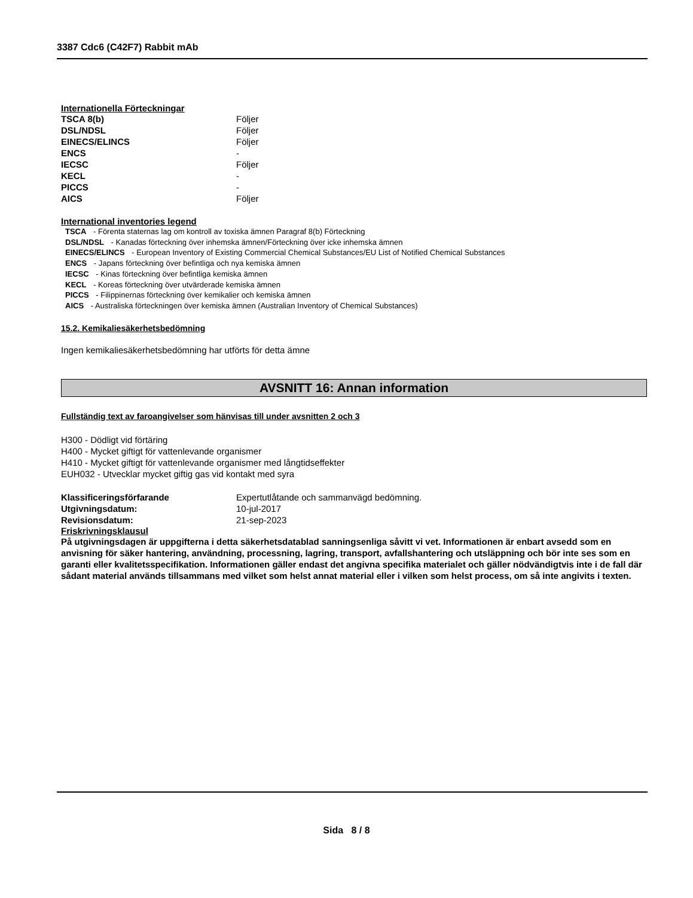3387 Cdc6 (C42F7) Rabbit mAb
Internationella Förteckningar
| TSCA 8(b) | Följer |
| DSL/NDSL | Följer |
| EINECS/ELINCS | Följer |
| ENCS | - |
| IECSC | Följer |
| KECL | - |
| PICCS | - |
| AICS | Följer |
International inventories legend
TSCA - Förenta staternas lag om kontroll av toxiska ämnen Paragraf 8(b) Förteckning
DSL/NDSL - Kanadas förteckning över inhemska ämnen/Förteckning över icke inhemska ämnen
EINECS/ELINCS - European Inventory of Existing Commercial Chemical Substances/EU List of Notified Chemical Substances
ENCS - Japans förteckning över befintliga och nya kemiska ämnen
IECSC - Kinas förteckning över befintliga kemiska ämnen
KECL - Koreas förteckning över utvärderade kemiska ämnen
PICCS - Filippinernas förteckning över kemikalier och kemiska ämnen
AICS - Australiska förteckningen över kemiska ämnen (Australian Inventory of Chemical Substances)
15.2. Kemikaliesäkerhetsbedömning
Ingen kemikaliesäkerhetsbedömning har utförts för detta ämne
AVSNITT 16: Annan information
Fullständig text av faroangivelser som hänvisas till under avsnitten 2 och 3
H300 - Dödligt vid förtäring
H400 - Mycket giftigt för vattenlevande organismer
H410 - Mycket giftigt för vattenlevande organismer med långtidseffekter
EUH032 - Utvecklar mycket giftig gas vid kontakt med syra
| Klassificeringsförfarande | Expertutlåtande och sammanvägd bedömning. |
| Utgivningsdatum: | 10-jul-2017 |
| Revisionsdatum: | 21-sep-2023 |
Friskrivningsklausul
På utgivningsdagen är uppgifterna i detta säkerhetsdatablad sanningsenliga såvitt vi vet. Informationen är enbart avsedd som en anvisning för säker hantering, användning, processning, lagring, transport, avfallshantering och utsläppning och bör inte ses som en garanti eller kvalitetsspecifikation. Informationen gäller endast det angivna specifika materialet och gäller nödvändigtvis inte i de fall där sådant material används tillsammans med vilket som helst annat material eller i vilken som helst process, om så inte angivits i texten.
Sida 8 / 8